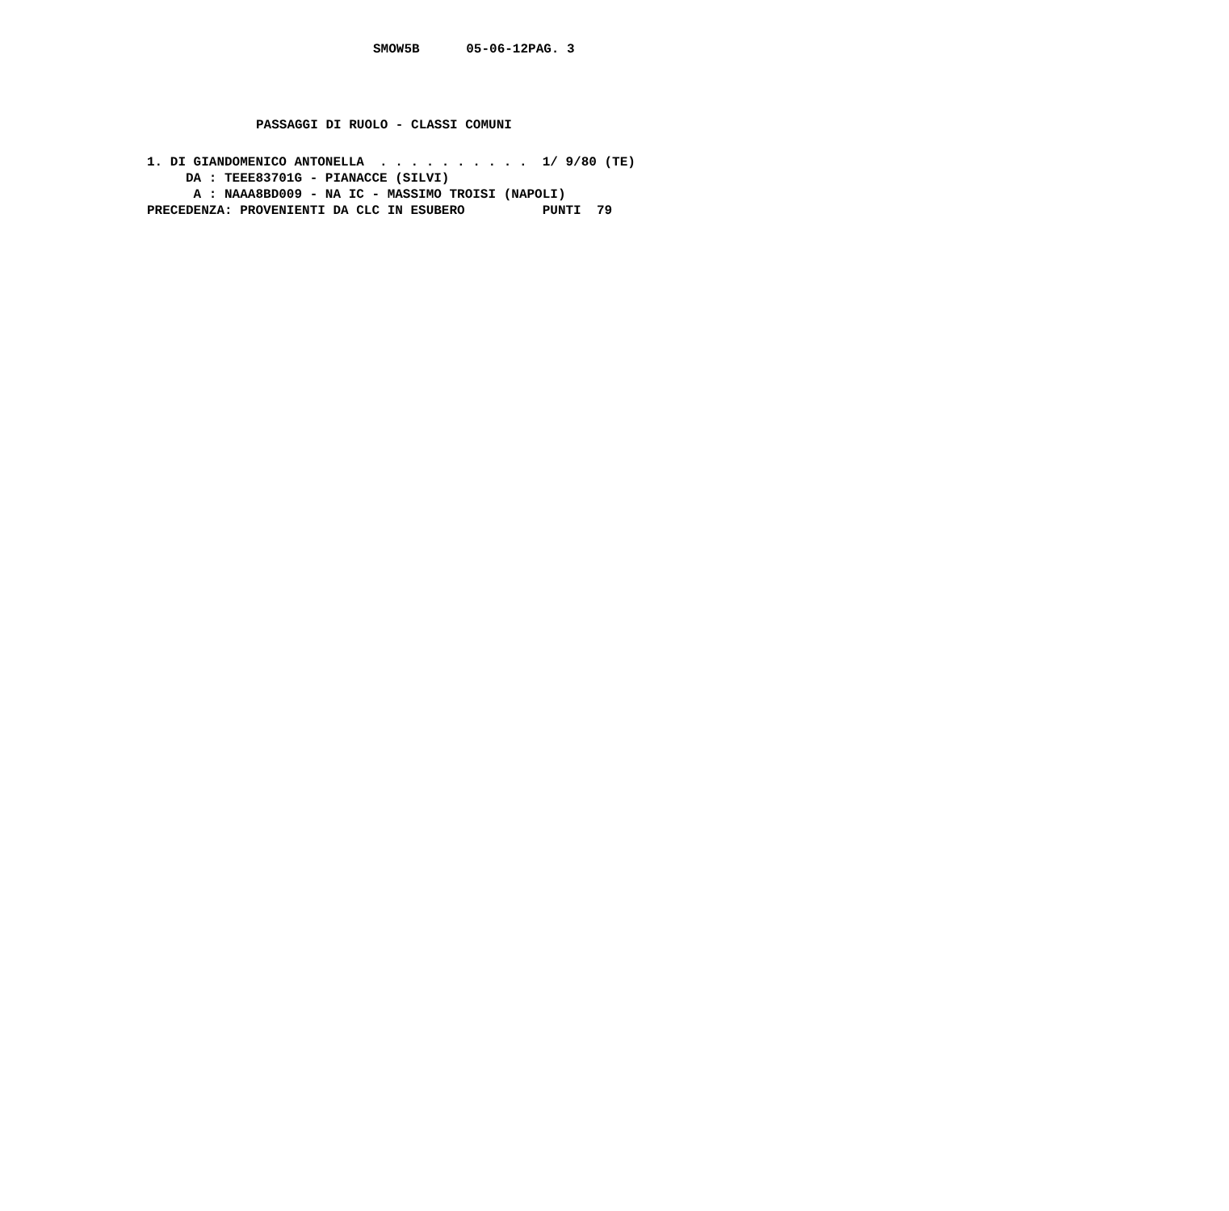SMOW5B      05-06-12PAG. 3
PASSAGGI DI RUOLO - CLASSI COMUNI
1. DI GIANDOMENICO ANTONELLA  . . . . . . . . . .  1/ 9/80 (TE)
     DA : TEEE83701G - PIANACCE (SILVI)
      A : NAAA8BD009 - NA IC - MASSIMO TROISI (NAPOLI)
PRECEDENZA: PROVENIENTI DA CLC IN ESUBERO          PUNTI  79